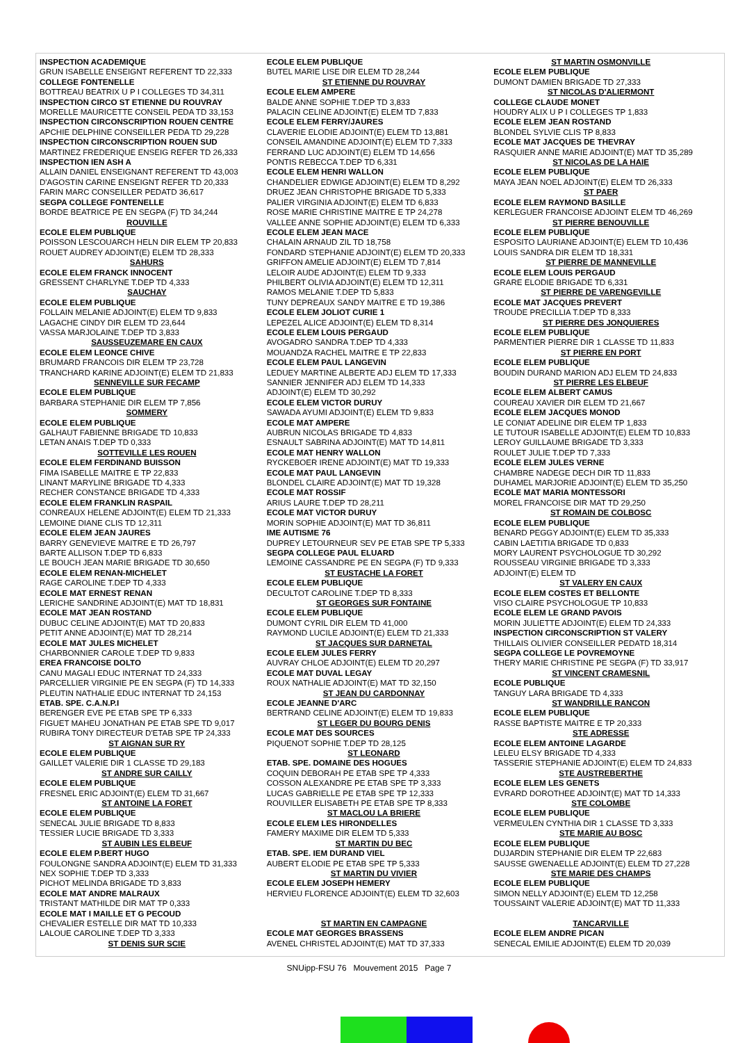INSPECTION ACADEMIQUE
GRUN ISABELLE ENSEIGNT REFERENT TD 22,333
COLLEGE FONTENELLE
BOTTREAU BEATRIX U P I COLLEGES TD 34,311
INSPECTION CIRCO ST ETIENNE DU ROUVRAY
MORELLE MAURICETTE CONSEIL PEDA TD 33,153
INSPECTION CIRCONSCRIPTION ROUEN CENTRE
APCHIE DELPHINE CONSEILLER PEDA TD 29,228
INSPECTION CIRCONSCRIPTION ROUEN SUD
MARTINEZ FREDERIQUE ENSEIG REFER TD 26,333
INSPECTION IEN ASH A
ALLAIN DANIEL ENSEIGNANT REFERENT TD 43,003
D'AGOSTIN CARINE ENSEIGNT REFER TD 20,333
FARIN MARC CONSEILLER PEDATD 36,617
SEGPA COLLEGE FONTENELLE
BORDE BEATRICE PE EN SEGPA (F) TD 34,244
ROUVILLE
ECOLE ELEM PUBLIQUE
POISSON LESCOUARCH HELN DIR ELEM TP 20,833
ROUET AUDREY ADJOINT(E) ELEM TD 28,333
SAHURS
ECOLE ELEM FRANCK INNOCENT
GRESSENT CHARLYNE T.DEP TD 4,333
SAUCHAY
ECOLE ELEM PUBLIQUE
FOLLAIN MELANIE ADJOINT(E) ELEM TD 9,833
LAGACHE CINDY DIR ELEM TD 23,644
VASSA MARJOLAINE T.DEP TD 3,833
SAUSSEUZEMARE EN CAUX
ECOLE ELEM LEONCE CHIVE
BRUMARD FRANCOIS DIR ELEM TP 23,728
TRANCHARD KARINE ADJOINT(E) ELEM TD 21,833
SENNEVILLE SUR FECAMP
ECOLE ELEM PUBLIQUE
BARBARA STEPHANIE DIR ELEM TP 7,856
SOMMERY
ECOLE ELEM PUBLIQUE
GALHAUT FABIENNE BRIGADE TD 10,833
LETAN ANAIS T.DEP TD 0,333
SOTTEVILLE LES ROUEN
ECOLE ELEM FERDINAND BUISSON
FIMA ISABELLE MAITRE E TP 22,833
LINANT MARYLINE BRIGADE TD 4,333
RECHER CONSTANCE BRIGADE TD 4,333
ECOLE ELEM FRANKLIN RASPAIL
CONREAUX HELENE ADJOINT(E) ELEM TD 21,333
LEMOINE DIANE CLIS TD 12,311
ECOLE ELEM JEAN JAURES
BARRY GENEVIEVE MAITRE E TD 26,797
BARTE ALLISON T.DEP TD 6,833
LE BOUCH JEAN MARIE BRIGADE TD 30,650
ECOLE ELEM RENAN-MICHELET
RAGE CAROLINE T.DEP TD 4,333
ECOLE MAT ERNEST RENAN
LERICHE SANDRINE ADJOINT(E) MAT TD 18,831
ECOLE MAT JEAN ROSTAND
DUBUC CELINE ADJOINT(E) MAT TD 20,833
PETIT ANNE ADJOINT(E) MAT TD 28,214
ECOLE MAT JULES MICHELET
CHARBONNIER CAROLE T.DEP TD 9,833
EREA FRANCOISE DOLTO
CANU MAGALI EDUC INTERNAT TD 24,333
PARCELLIER VIRGINIE PE EN SEGPA (F) TD 14,333
PLEUTIN NATHALIE EDUC INTERNAT TD 24,153
ETAB. SPE. C.A.N.P.I
BERENGER EVE PE ETAB SPE TP 6,333
FIGUET MAHEU JONATHAN PE ETAB SPE TD 9,017
RUBIRA TONY DIRECTEUR D'ETAB SPE TP 24,333
ST AIGNAN SUR RY
ECOLE ELEM PUBLIQUE
GAILLET VALERIE DIR 1 CLASSE TD 29,183
ST ANDRE SUR CAILLY
ECOLE ELEM PUBLIQUE
FRESNEL ERIC ADJOINT(E) ELEM TD 31,667
ST ANTOINE LA FORET
ECOLE ELEM PUBLIQUE
SENECAL JULIE BRIGADE TD 8,833
TESSIER LUCIE BRIGADE TD 3,333
ST AUBIN LES ELBEUF
ECOLE ELEM P.BERT HUGO
FOULONGNE SANDRA ADJOINT(E) ELEM TD 31,333
NEX SOPHIE T.DEP TD 3,333
PICHOT MELINDA BRIGADE TD 3,833
ECOLE MAT ANDRE MALRAUX
TRISTANT MATHILDE DIR MAT TP 0,333
ECOLE MAT I MAILLE ET G PECOUD
CHEVALIER ESTELLE DIR MAT TD 10,333
LALOUE CAROLINE T.DEP TD 3,333
ST DENIS SUR SCIE
ECOLE ELEM PUBLIQUE
BUTEL MARIE LISE DIR ELEM TD 28,244
ST ETIENNE DU ROUVRAY
ECOLE ELEM AMPERE
BALDE ANNE SOPHIE T.DEP TD 3,833
PALACIN CELINE ADJOINT(E) ELEM TD 7,833
ECOLE ELEM FERRY/JAURES
CLAVERIE ELODIE ADJOINT(E) ELEM TD 13,881
CONSEIL AMANDINE ADJOINT(E) ELEM TD 7,333
FERRAND LUC ADJOINT(E) ELEM TD 14,656
PONTIS REBECCA T.DEP TD 6,331
ECOLE ELEM HENRI WALLON
CHANDELIER EDWIGE ADJOINT(E) ELEM TD 8,292
DRUEZ JEAN CHRISTOPHE BRIGADE TD 5,333
PALIER VIRGINIA ADJOINT(E) ELEM TD 6,833
ROSE MARIE CHRISTINE MAITRE E TP 24,278
VALLEE ANNE SOPHIE ADJOINT(E) ELEM TD 6,333
ECOLE ELEM JEAN MACE
CHALAIN ARNAUD ZIL TD 18,758
FONDARD STEPHANIE ADJOINT(E) ELEM TD 20,333
GRIFFON AMELIE ADJOINT(E) ELEM TD 7,814
LELOIR AUDE ADJOINT(E) ELEM TD 9,333
PHILBERT OLIVIA ADJOINT(E) ELEM TD 12,311
RAMOS MELANIE T.DEP TD 5,833
TUNY DEPREAUX SANDY MAITRE E TD 19,386
ECOLE ELEM JOLIOT CURIE 1
LEPEZEL ALICE ADJOINT(E) ELEM TD 8,314
ECOLE ELEM LOUIS PERGAUD
AVOGADRO SANDRA T.DEP TD 4,333
MOUANDZA RACHEL MAITRE E TP 22,833
ECOLE ELEM PAUL LANGEVIN
LEDUEY MARTINE ALBERTE ADJ ELEM TD 17,333
SANNIER JENNIFER ADJ ELEM TD 14,333
ADJOINT(E) ELEM TD 30,292
ECOLE ELEM VICTOR DURUY
SAWADA AYUMI ADJOINT(E) ELEM TD 9,833
ECOLE MAT AMPERE
AUBRUN NICOLAS BRIGADE TD 4,833
ESNAULT SABRINA ADJOINT(E) MAT TD 14,811
ECOLE MAT HENRY WALLON
RYCKEBOER IRENE ADJOINT(E) MAT TD 19,333
ECOLE MAT PAUL LANGEVIN
BLONDEL CLAIRE ADJOINT(E) MAT TD 19,328
ECOLE MAT ROSSIF
ARIUS LAURE T.DEP TD 28,211
ECOLE MAT VICTOR DURUY
MORIN SOPHIE ADJOINT(E) MAT TD 36,811
IME AUTISME 76
DUPREY LETOURNEUR SEV PE ETAB SPE TP 5,333
SEGPA COLLEGE PAUL ELUARD
LEMOINE CASSANDRE PE EN SEGPA (F) TD 9,333
ST EUSTACHE LA FORET
ECOLE ELEM PUBLIQUE
DECULTOT CAROLINE T.DEP TD 8,333
ST GEORGES SUR FONTAINE
ECOLE ELEM PUBLIQUE
DUMONT CYRIL DIR ELEM TD 41,000
RAYMOND LUCILE ADJOINT(E) ELEM TD 21,333
ST JACQUES SUR DARNETAL
ECOLE ELEM JULES FERRY
AUVRAY CHLOE ADJOINT(E) ELEM TD 20,297
ECOLE MAT DUVAL LEGAY
ROUX NATHALIE ADJOINT(E) MAT TD 32,150
ST JEAN DU CARDONNAY
ECOLE JEANNE D'ARC
BERTRAND CELINE ADJOINT(E) ELEM TD 19,833
ST LEGER DU BOURG DENIS
ECOLE MAT DES SOURCES
PIQUENOT SOPHIE T.DEP TD 28,125
ST LEONARD
ETAB. SPE. DOMAINE DES HOGUES
COQUIN DEBORAH PE ETAB SPE TP 4,333
COSSON ALEXANDRE PE ETAB SPE TP 3,333
LUCAS GABRIELLE PE ETAB SPE TP 12,333
ROUVILLER ELISABETH PE ETAB SPE TP 8,333
ST MACLOU LA BRIERE
ECOLE ELEM LES HIRONDELLES
FAMERY MAXIME DIR ELEM TD 5,333
ST MARTIN DU BEC
ETAB. SPE. IEM DURAND VIEL
AUBERT ELODIE PE ETAB SPE TP 5,333
ST MARTIN DU VIVIER
ECOLE ELEM JOSEPH HEMERY
HERVIEU FLORENCE ADJOINT(E) ELEM TD 32,603
ST MARTIN EN CAMPAGNE
ECOLE MAT GEORGES BRASSENS
AVENEL CHRISTEL ADJOINT(E) MAT TD 37,333
ST MARTIN OSMONVILLE
ECOLE ELEM PUBLIQUE
DUMONT DAMIEN BRIGADE TD 27,333
ST NICOLAS D'ALIERMONT
COLLEGE CLAUDE MONET
HOUDRY ALIX U P I COLLEGES TP 1,833
ECOLE ELEM JEAN ROSTAND
BLONDEL SYLVIE CLIS TP 8,833
ECOLE MAT JACQUES DE THEVRAY
RASQUIER ANNE MARIE ADJOINT(E) MAT TD 35,289
ST NICOLAS DE LA HAIE
ECOLE ELEM PUBLIQUE
MAYA JEAN NOEL ADJOINT(E) ELEM TD 26,333
ST PAER
ECOLE ELEM RAYMOND BASILLE
KERLEGUER FRANCOISE ADJOINT ELEM TD 46,269
ST PIERRE BENOUVILLE
ECOLE ELEM PUBLIQUE
ESPOSITO LAURIANE ADJOINT(E) ELEM TD 10,436
LOUIS SANDRA DIR ELEM TD 18,331
ST PIERRE DE MANNEVILLE
ECOLE ELEM LOUIS PERGAUD
GRARE ELODIE BRIGADE TD 6,331
ST PIERRE DE VARENGEVILLE
ECOLE MAT JACQUES PREVERT
TROUDE PRECILLIA T.DEP TD 8,333
ST PIERRE DES JONQUIERES
ECOLE ELEM PUBLIQUE
PARMENTIER PIERRE DIR 1 CLASSE TD 11,833
ST PIERRE EN PORT
ECOLE ELEM PUBLIQUE
BOUDIN DURAND MARION ADJ ELEM TD 24,833
ST PIERRE LES ELBEUF
ECOLE ELEM ALBERT CAMUS
COUREAU XAVIER DIR ELEM TD 21,667
ECOLE ELEM JACQUES MONOD
LE CONIAT ADELINE DIR ELEM TP 1,833
LE TUTOUR ISABELLE ADJOINT(E) ELEM TD 10,833
LEROY GUILLAUME BRIGADE TD 3,333
ROULET JULIE T.DEP TD 7,333
ECOLE ELEM JULES VERNE
CHAMBRE NADEGE DECH DIR TD 11,833
DUHAMEL MARJORIE ADJOINT(E) ELEM TD 35,250
ECOLE MAT MARIA MONTESSORI
MOREL FRANCOISE DIR MAT TD 29,250
ST ROMAIN DE COLBOSC
ECOLE ELEM PUBLIQUE
BENARD PEGGY ADJOINT(E) ELEM TD 35,333
CABIN LAETITIA BRIGADE TD 0,833
MORY LAURENT PSYCHOLOGUE TD 30,292
ROUSSEAU VIRGINIE BRIGADE TD 3,333
ADJOINT(E) ELEM TD
ST VALERY EN CAUX
ECOLE ELEM COSTES ET BELLONTE
VISO CLAIRE PSYCHOLOGUE TP 10,833
ECOLE ELEM LE GRAND PAVOIS
MORIN JULIETTE ADJOINT(E) ELEM TD 24,333
INSPECTION CIRCONSCRIPTION ST VALERY
THILLAIS OLIVIER CONSEILLER PEDATD 18,314
SEGPA COLLEGE LE POVREMOYNE
THERY MARIE CHRISTINE PE SEGPA (F) TD 33,917
ST VINCENT CRAMESNIL
ECOLE PUBLIQUE
TANGUY LARA BRIGADE TD 4,333
ST WANDRILLE RANCON
ECOLE ELEM PUBLIQUE
RASSE BAPTISTE MAITRE E TP 20,333
STE ADRESSE
ECOLE ELEM ANTOINE LAGARDE
LELEU ELSY BRIGADE TD 4,333
TASSERIE STEPHANIE ADJOINT(E) ELEM TD 24,833
STE AUSTREBERTHE
ECOLE ELEM LES GENETS
EVRARD DOROTHEE ADJOINT(E) MAT TD 14,333
STE COLOMBE
ECOLE ELEM PUBLIQUE
VERMEULEN CYNTHIA DIR 1 CLASSE TD 3,333
STE MARIE AU BOSC
ECOLE ELEM PUBLIQUE
DUJARDIN STEPHANIE DIR ELEM TP 22,683
SAUSSE GWENAELLE ADJOINT(E) ELEM TD 27,228
STE MARIE DES CHAMPS
ECOLE ELEM PUBLIQUE
SIMON NELLY ADJOINT(E) ELEM TD 12,258
TOUSSAINT VALERIE ADJOINT(E) MAT TD 11,333
TANCARVILLE
ECOLE ELEM ANDRE PICAN
SENECAL EMILIE ADJOINT(E) ELEM TD 20,039
SNUipp-FSU 76 Mouvement 2015 Page 7